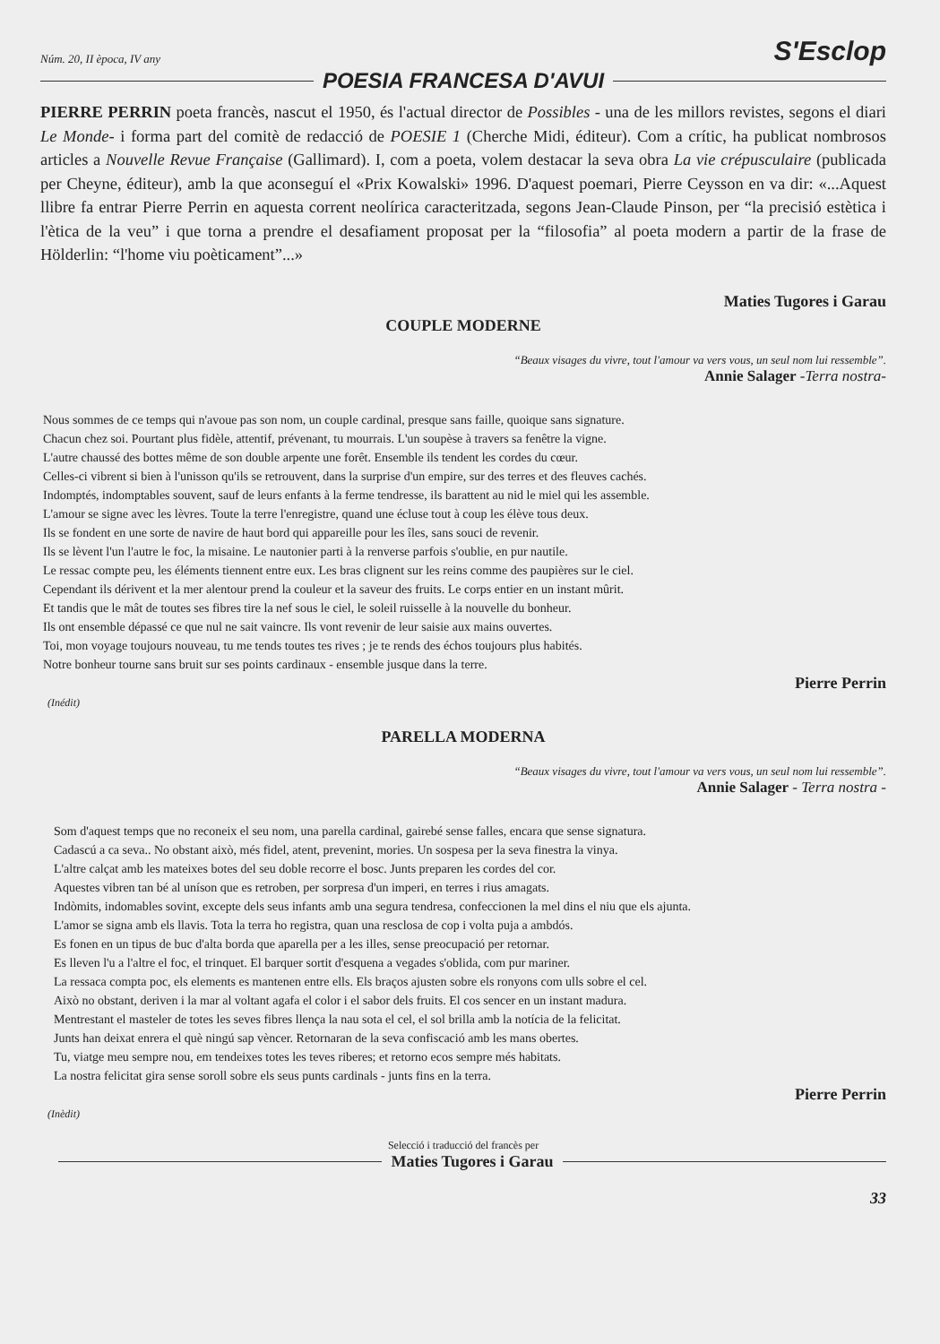Núm. 20, II època, IV any S'Esclop
POESIA FRANCESA D'AVUI
PIERRE PERRIN poeta francès, nascut el 1950, és l'actual director de Possibles - una de les millors revistes, segons el diari Le Monde- i forma part del comitè de redacció de POESIE 1 (Cherche Midi, éditeur). Com a crític, ha publicat nombrosos articles a Nouvelle Revue Française (Gallimard). I, com a poeta, volem destacar la seva obra La vie crépusculaire (publicada per Cheyne, éditeur), amb la que aconseguí el «Prix Kowalski» 1996. D'aquest poemari, Pierre Ceysson en va dir: «...Aquest llibre fa entrar Pierre Perrin en aquesta corrent neolírica caracteritzada, segons Jean-Claude Pinson, per “la precisió estètica i l'ètica de la veu” i que torna a prendre el desafiament proposat per la “filosofia” al poeta modern a partir de la frase de Hölderlin: “l'home viu poèticament”...»
Maties Tugores i Garau
COUPLE MODERNE
“Beaux visages du vivre, tout l'amour va vers vous, un seul nom lui ressemble”.
Annie Salager -Terra nostra-
Nous sommes de ce temps qui n'avoue pas son nom, un couple cardinal, presque sans faille, quoique sans signature.
Chacun chez soi. Pourtant plus fidèle, attentif, prévenant, tu mourrais. L'un soupèse à travers sa fenêtre la vigne.
L'autre chaussé des bottes même de son double arpente une forêt. Ensemble ils tendent les cordes du cœur.
Celles-ci vibrent si bien à l'unisson qu'ils se retrouvent, dans la surprise d'un empire, sur des terres et des fleuves cachés.
Indomptés, indomptables souvent, sauf de leurs enfants à la ferme tendresse, ils barattent au nid le miel qui les assemble.
L'amour se signe avec les lèvres. Toute la terre l'enregistre, quand une écluse tout à coup les élève tous deux.
Ils se fondent en une sorte de navire de haut bord qui appareille pour les îles, sans souci de revenir.
Ils se lèvent l'un l'autre le foc, la misaine. Le nautonier parti à la renverse parfois s'oublie, en pur nautile.
Le ressac compte peu, les éléments tiennent entre eux. Les bras clignent sur les reins comme des paupières sur le ciel.
Cependant ils dérivent et la mer alentour prend la couleur et la saveur des fruits. Le corps entier en un instant mûrit.
Et tandis que le mât de toutes ses fibres tire la nef sous le ciel, le soleil ruisselle à la nouvelle du bonheur.
Ils ont ensemble dépassé ce que nul ne sait vaincre. Ils vont revenir de leur saisie aux mains ouvertes.
Toi, mon voyage toujours nouveau, tu me tends toutes tes rives ; je te rends des échos toujours plus habités.
Notre bonheur tourne sans bruit sur ses points cardinaux - ensemble jusque dans la terre.
Pierre Perrin
(Inédit)
PARELLA MODERNA
“Beaux visages du vivre, tout l'amour va vers vous, un seul nom lui ressemble”.
Annie Salager - Terra nostra -
Som d'aquest temps que no reconeix el seu nom, una parella cardinal, gairebé sense falles, encara que sense signatura.
Cadascú a ca seva.. No obstant això, més fidel, atent, prevenint, mories. Un sospesa per la seva finestra la vinya.
L'altre calçat amb les mateixes botes del seu doble recorre el bosc. Junts preparen les cordes del cor.
Aquestes vibren tan bé al uníson que es retroben, per sorpresa d'un imperi, en terres i rius amagats.
Indòmits, indomables sovint, excepte dels seus infants amb una segura tendresa, confeccionen la mel dins el niu que els ajunta.
L'amor se signa amb els llavis. Tota la terra ho registra, quan una resclosa de cop i volta puja a ambdós.
Es fonen en un tipus de buc d'alta borda que aparella per a les illes, sense preocupació per retornar.
Es lleven l'u a l'altre el foc, el trinquet. El barquer sortit d'esquena a vegades s'oblida, com pur mariner.
La ressaca compta poc, els elements es mantenen entre ells. Els braços ajusten sobre els ronyons com ulls sobre el cel.
Això no obstant, deriven i la mar al voltant agafa el color i el sabor dels fruits. El cos sencer en un instant madura.
Mentrestant el masteler de totes les seves fibres llença la nau sota el cel, el sol brilla amb la notícia de la felicitat.
Junts han deixat enrera el què ningú sap vèncer. Retornaran de la seva confiscació amb les mans obertes.
Tu, viatge meu sempre nou, em tendeixes totes les teves riberes; et retorno ecos sempre més habitats.
La nostra felicitat gira sense soroll sobre els seus punts cardinals - junts fins en la terra.
Pierre Perrin
(Inèdit)
Selecció i traducció del francès per
Maties Tugores i Garau
33